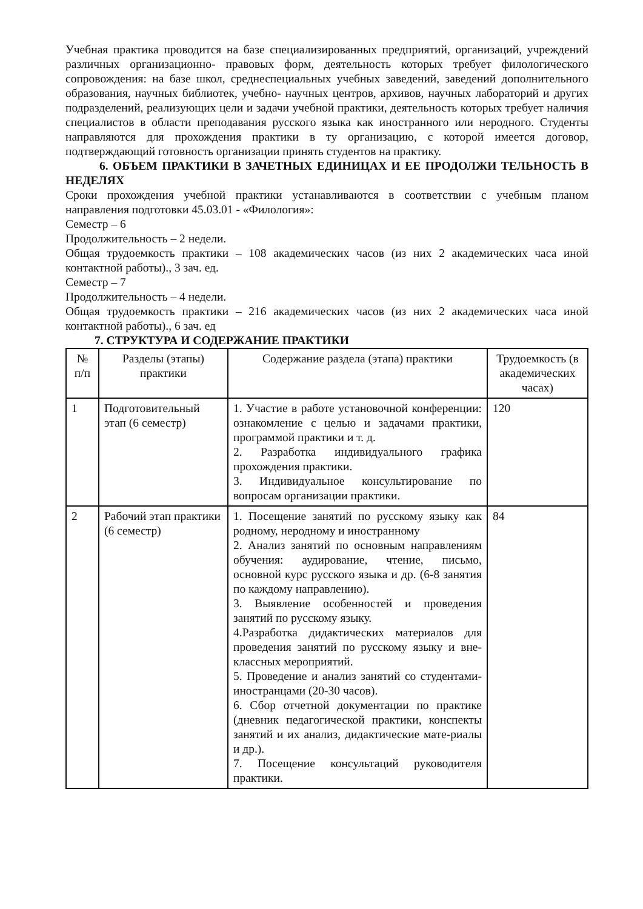Учебная практика проводится на базе специализированных предприятий, организаций, учреждений различных организационно- правовых форм, деятельность которых требует филологического сопровождения: на базе школ, среднеспециальных учебных заведений, заведений дополнительного образования, научных библиотек, учебно- научных центров, архивов, научных лабораторий и других подразделений, реализующих цели и задачи учебной практики, деятельность которых требует наличия специалистов в области преподавания русского языка как иностранного или неродного. Студенты направляются для прохождения практики в ту организацию, с которой имеется договор, подтверждающий готовность организации принять студентов на практику.
6. ОБЪЕМ ПРАКТИКИ В ЗАЧЕТНЫХ ЕДИНИЦАХ И ЕЕ ПРОДОЛЖИ ТЕЛЬНОСТЬ В НЕДЕЛЯХ
Сроки прохождения учебной практики устанавливаются в соответствии с учебным планом направления подготовки 45.03.01 - «Филология»:
Семестр – 6
Продолжительность – 2 недели.
Общая трудоемкость практики – 108 академических часов (из них 2 академических часа иной контактной работы)., 3 зач. ед.
Семестр – 7
Продолжительность – 4 недели.
Общая трудоемкость практики – 216 академических часов (из них 2 академических часа иной контактной работы)., 6 зач. ед
7. СТРУКТУРА И СОДЕРЖАНИЕ ПРАКТИКИ
| № п/п | Разделы (этапы) практики | Содержание раздела (этапа) практики | Трудоемкость (в академических часах) |
| 1 | Подготовительный этап (6 семестр) | 1. Участие в работе установочной конференции: ознакомление с целью и задачами практики, программой практики и т. д. 2. Разработка индивидуального графика прохождения практики. 3. Индивидуальное консультирование по вопросам организации практики. | 120 |
| 2 | Рабочий этап практики (6 семестр) | 1. Посещение занятий по русскому языку как родному, неродному и иностранному 2. Анализ занятий по основным направлениям обучения: аудирование, чтение, письмо, основной курс русского языка и др. (6-8 занятия по каждому направлению). 3. Выявление особенностей и проведения занятий по русскому языку. 4.Разработка дидактических материалов для проведения занятий по русскому языку и вне-классных мероприятий. 5. Проведение и анализ занятий со студентами- иностранцами (20-30 часов). 6. Сбор отчетной документации по практике (дневник педагогической практики, конспекты занятий и их анализ, дидактические мате-риалы и др.). 7. Посещение консультаций руководителя практики. | 84 |